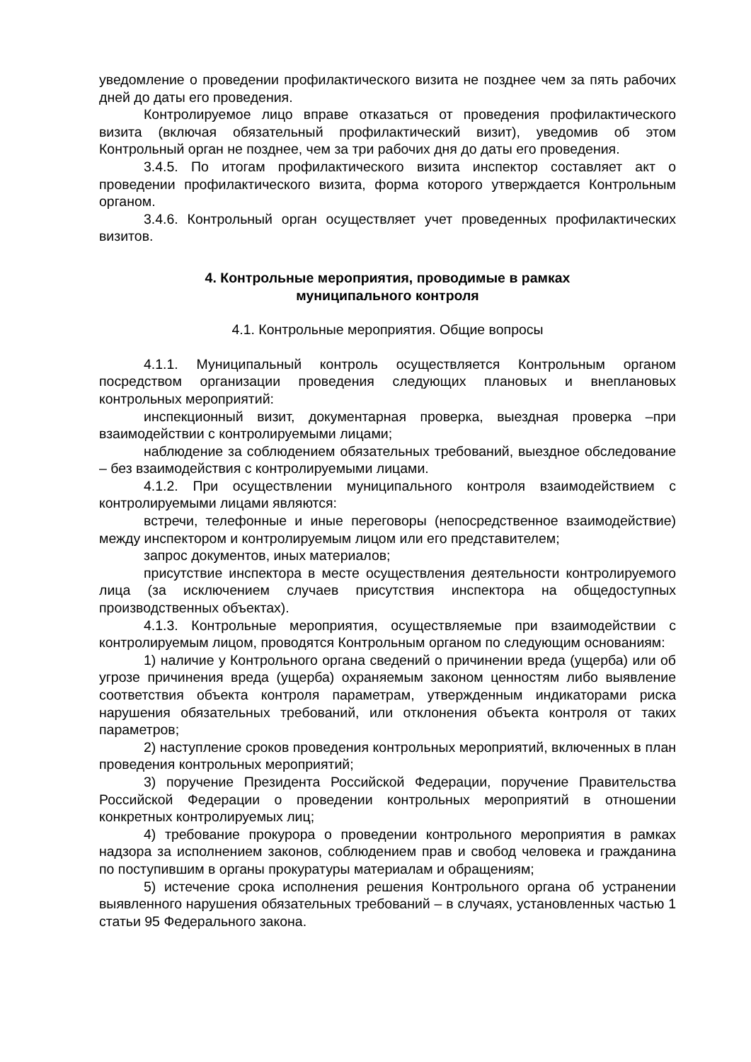уведомление о проведении профилактического визита не позднее чем за пять рабочих дней до даты его проведения.
Контролируемое лицо вправе отказаться от проведения профилактического визита (включая обязательный профилактический визит), уведомив об этом Контрольный орган не позднее, чем за три рабочих дня до даты его проведения.
3.4.5. По итогам профилактического визита инспектор составляет акт о проведении профилактического визита, форма которого утверждается Контрольным органом.
3.4.6. Контрольный орган осуществляет учет проведенных профилактических визитов.
4. Контрольные мероприятия, проводимые в рамках
муниципального контроля
4.1. Контрольные мероприятия. Общие вопросы
4.1.1. Муниципальный контроль осуществляется Контрольным органом посредством организации проведения следующих плановых и внеплановых контрольных мероприятий:
инспекционный визит, документарная проверка, выездная проверка –при взаимодействии с контролируемыми лицами;
наблюдение за соблюдением обязательных требований, выездное обследование – без взаимодействия с контролируемыми лицами.
4.1.2. При осуществлении муниципального контроля взаимодействием с контролируемыми лицами являются:
встречи, телефонные и иные переговоры (непосредственное взаимодействие) между инспектором и контролируемым лицом или его представителем;
запрос документов, иных материалов;
присутствие инспектора в месте осуществления деятельности контролируемого лица (за исключением случаев присутствия инспектора на общедоступных производственных объектах).
4.1.3. Контрольные мероприятия, осуществляемые при взаимодействии с контролируемым лицом, проводятся Контрольным органом по следующим основаниям:
1) наличие у Контрольного органа сведений о причинении вреда (ущерба) или об угрозе причинения вреда (ущерба) охраняемым законом ценностям либо выявление соответствия объекта контроля параметрам, утвержденным индикаторами риска нарушения обязательных требований, или отклонения объекта контроля от таких параметров;
2) наступление сроков проведения контрольных мероприятий, включенных в план проведения контрольных мероприятий;
3) поручение Президента Российской Федерации, поручение Правительства Российской Федерации о проведении контрольных мероприятий в отношении конкретных контролируемых лиц;
4) требование прокурора о проведении контрольного мероприятия в рамках надзора за исполнением законов, соблюдением прав и свобод человека и гражданина по поступившим в органы прокуратуры материалам и обращениям;
5) истечение срока исполнения решения Контрольного органа об устранении выявленного нарушения обязательных требований – в случаях, установленных частью 1 статьи 95 Федерального закона.